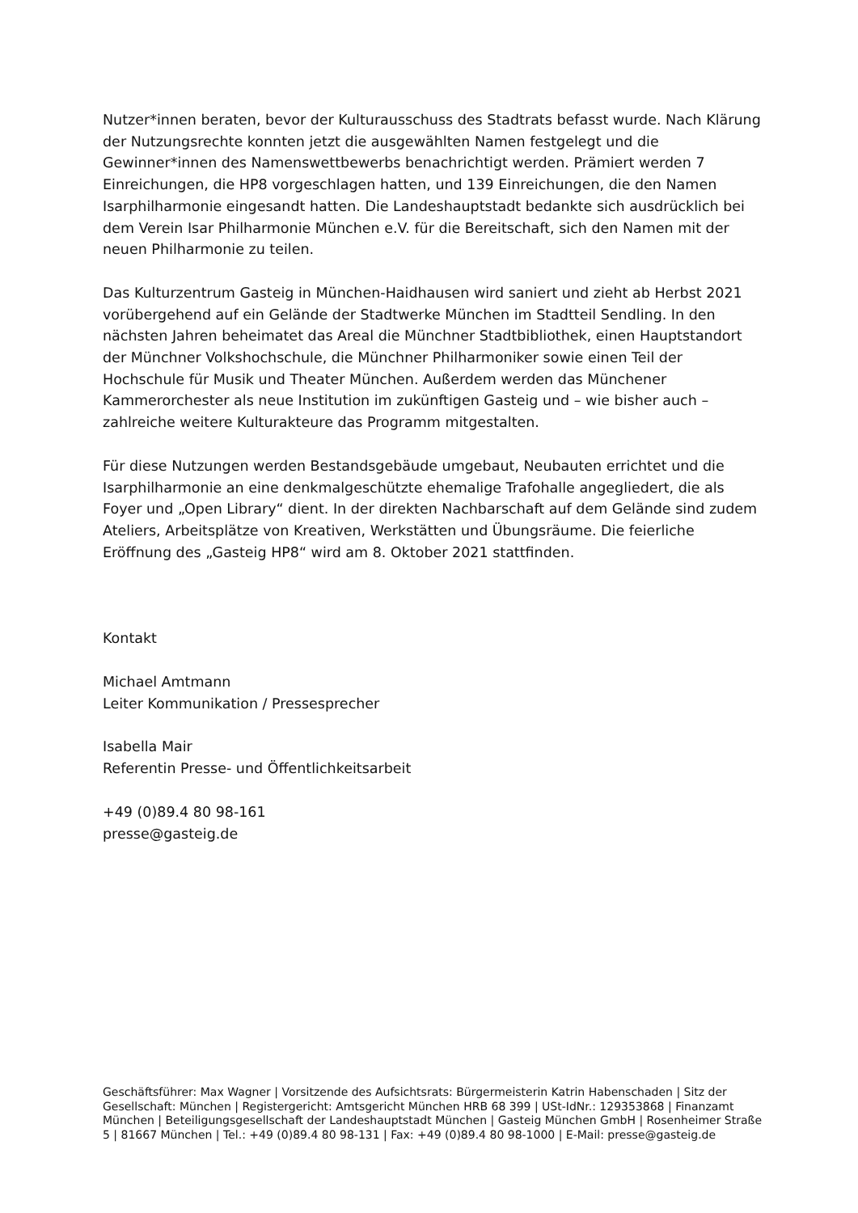Nutzer*innen beraten, bevor der Kulturausschuss des Stadtrats befasst wurde. Nach Klärung der Nutzungsrechte konnten jetzt die ausgewählten Namen festgelegt und die Gewinner*innen des Namenswettbewerbs benachrichtigt werden. Prämiert werden 7 Einreichungen, die HP8 vorgeschlagen hatten, und 139 Einreichungen, die den Namen Isarphilharmonie eingesandt hatten. Die Landeshauptstadt bedankte sich ausdrücklich bei dem Verein Isar Philharmonie München e.V. für die Bereitschaft, sich den Namen mit der neuen Philharmonie zu teilen.
Das Kulturzentrum Gasteig in München-Haidhausen wird saniert und zieht ab Herbst 2021 vorübergehend auf ein Gelände der Stadtwerke München im Stadtteil Sendling. In den nächsten Jahren beheimatet das Areal die Münchner Stadtbibliothek, einen Hauptstandort der Münchner Volkshochschule, die Münchner Philharmoniker sowie einen Teil der Hochschule für Musik und Theater München. Außerdem werden das Münchener Kammerorchester als neue Institution im zukünftigen Gasteig und – wie bisher auch – zahlreiche weitere Kulturakteure das Programm mitgestalten.
Für diese Nutzungen werden Bestandsgebäude umgebaut, Neubauten errichtet und die Isarphilharmonie an eine denkmalgeschützte ehemalige Trafohalle angegliedert, die als Foyer und „Open Library“ dient. In der direkten Nachbarschaft auf dem Gelände sind zudem Ateliers, Arbeitsplätze von Kreativen, Werkstätten und Übungsräume. Die feierliche Eröffnung des „Gasteig HP8“ wird am 8. Oktober 2021 stattfinden.
Kontakt
Michael Amtmann
Leiter Kommunikation / Pressesprecher
Isabella Mair
Referentin Presse- und Öffentlichkeitsarbeit
+49 (0)89.4 80 98-161
presse@gasteig.de
Geschäftsführer: Max Wagner | Vorsitzende des Aufsichtsrats: Bürgermeisterin Katrin Habenschaden | Sitz der Gesellschaft: München | Registergericht: Amtsgericht München HRB 68 399 | USt-IdNr.: 129353868 | Finanzamt München | Beteiligungsgesellschaft der Landeshauptstadt München | Gasteig München GmbH | Rosenheimer Straße 5 | 81667 München | Tel.: +49 (0)89.4 80 98-131 | Fax: +49 (0)89.4 80 98-1000 | E-Mail: presse@gasteig.de